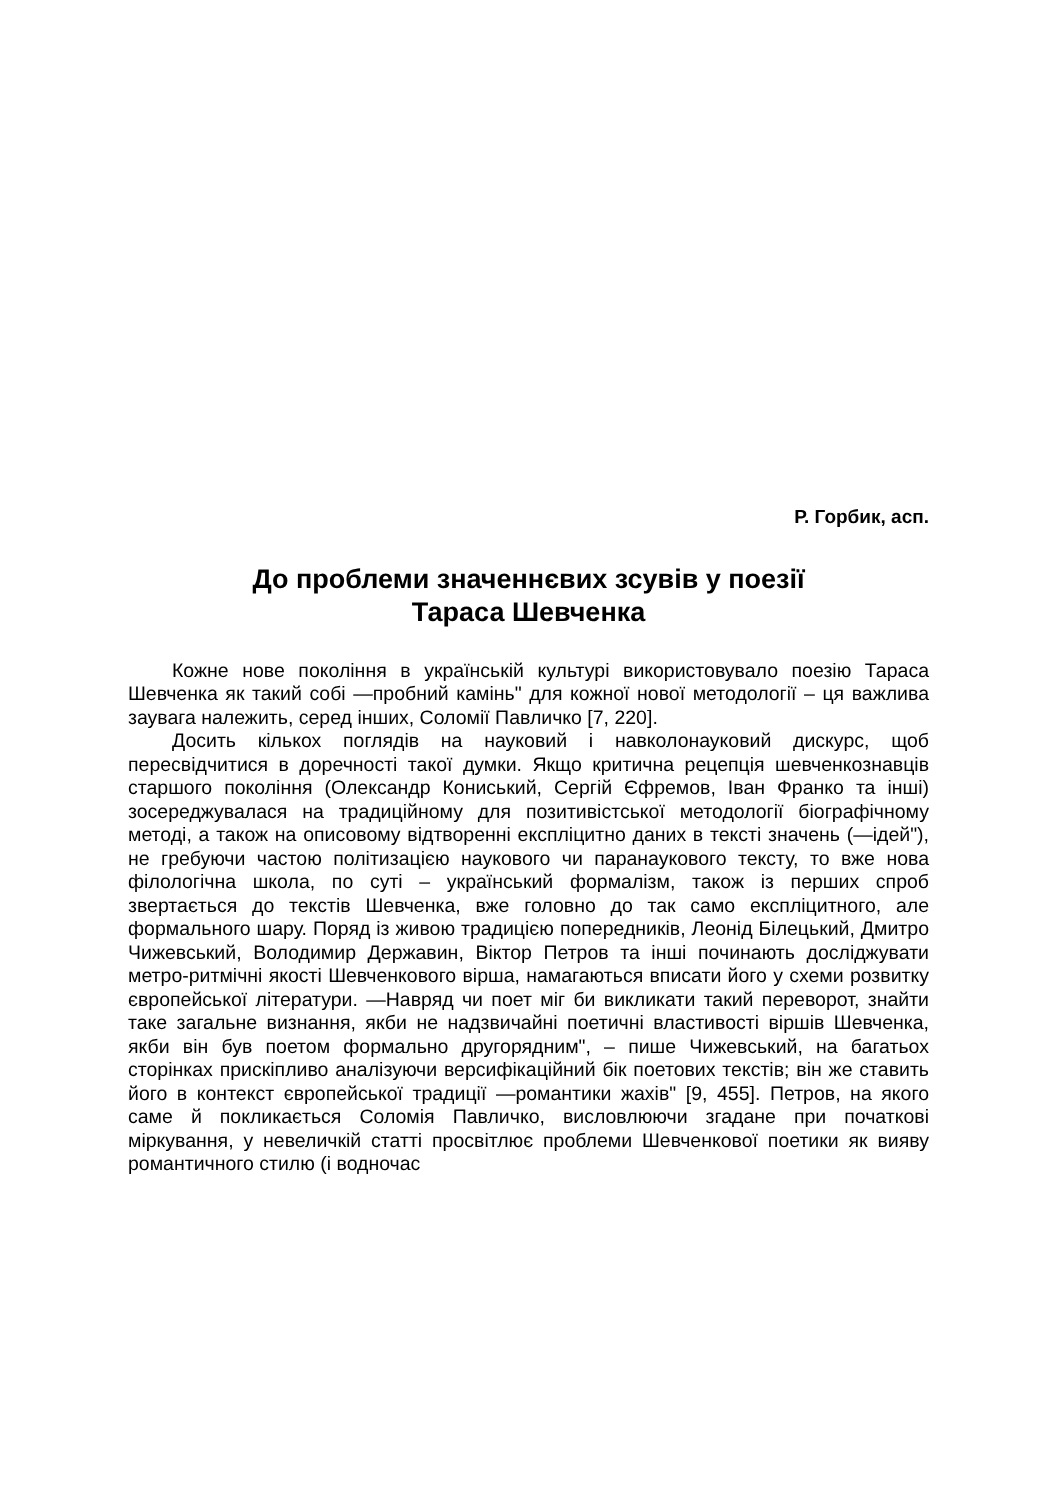Р. Горбик, асп.
До проблеми значеннєвих зсувів у поезії
Тараса Шевченка
Кожне нове покоління в українській культурі використовувало поезію Тараса Шевченка як такий собі —пробний камінь" для кожної нової методології – ця важлива заувага належить, серед інших, Соломії Павличко [7, 220].
Досить кількох поглядів на науковий і навколонауковий дискурс, щоб пересвідчитися в доречності такої думки. Якщо критична рецепція шевченкознавців старшого покоління (Олександр Кониський, Сергій Єфремов, Іван Франко та інші) зосереджувалася на традиційному для позитивістської методології біографічному методі, а також на описовому відтворенні експліцитно даних в тексті значень (—ідей"), не гребуючи частою політизацією наукового чи паранаукового тексту, то вже нова філологічна школа, по суті – український формалізм, також із перших спроб звертається до текстів Шевченка, вже головно до так само експліцитного, але формального шару. Поряд із живою традицією попередників, Леонід Білецький, Дмитро Чижевський, Володимир Державин, Віктор Петров та інші починають досліджувати метро-ритмічні якості Шевченкового вірша, намагаються вписати його у схеми розвитку європейської літератури. —Навряд чи поет міг би викликати такий переворот, знайти таке загальне визнання, якби не надзвичайні поетичні властивості віршів Шевченка, якби він був поетом формально другорядним", – пише Чижевський, на багатьох сторінках прискіпливо аналізуючи версифікаційний бік поетових текстів; він же ставить його в контекст європейської традиції —романтики жахів" [9, 455]. Петров, на якого саме й покликається Соломія Павличко, висловлюючи згадане при початкові міркування, у невеличкій статті просвітлює проблеми Шевченкової поетики як вияву романтичного стилю (і водночас